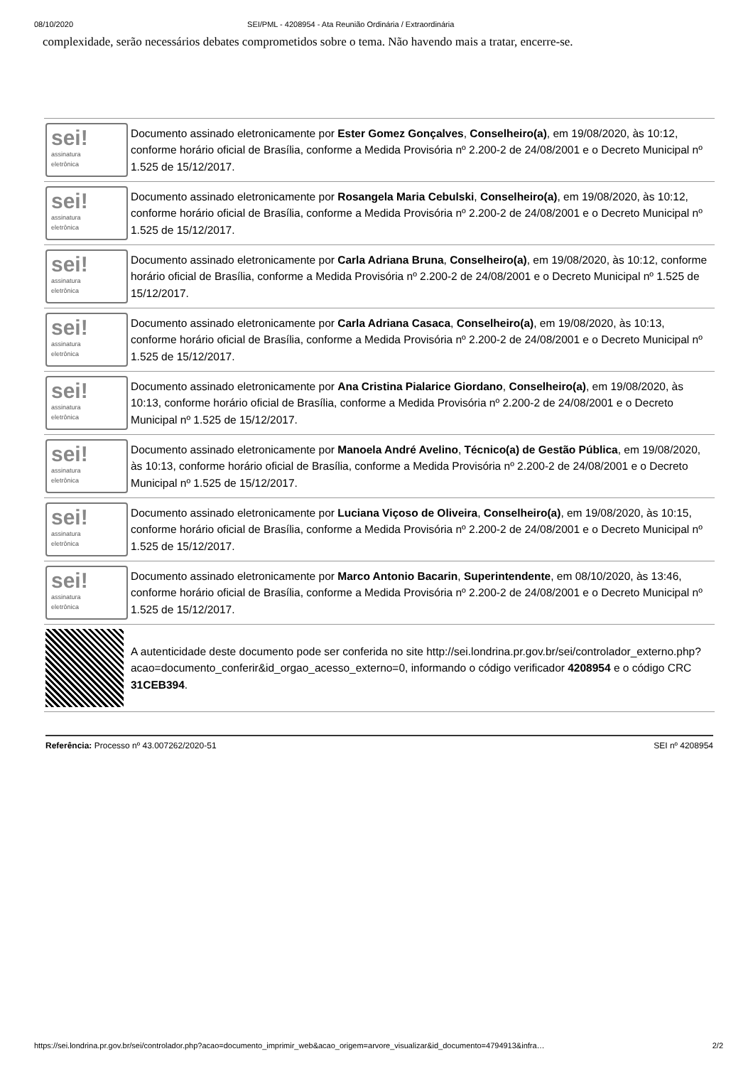08/10/2020 SEI/PML - 4208954 - Ata Reunião Ordinária / Extraordinária
complexidade, serão necessários debates comprometidos sobre o tema. Não havendo mais a tratar, encerre-se.
| sei! assinatura eletrônica | Documento assinado eletronicamente por Ester Gomez Gonçalves , Conselheiro(a) , em 19/08/2020, às 10:12, conforme horário oficial de Brasília, conforme a Medida Provisória nº 2.200-2 de 24/08/2001 e o Decreto Municipal nº 1.525 de 15/12/2017. |
| sei! assinatura eletrônica | Documento assinado eletronicamente por Rosangela Maria Cebulski , Conselheiro(a) , em 19/08/2020, às 10:12, conforme horário oficial de Brasília, conforme a Medida Provisória nº 2.200-2 de 24/08/2001 e o Decreto Municipal nº 1.525 de 15/12/2017. |
| sei! assinatura eletrônica | Documento assinado eletronicamente por Carla Adriana Bruna , Conselheiro(a) , em 19/08/2020, às 10:12, conforme horário oficial de Brasília, conforme a Medida Provisória nº 2.200-2 de 24/08/2001 e o Decreto Municipal nº 1.525 de 15/12/2017. |
| sei! assinatura eletrônica | Documento assinado eletronicamente por Carla Adriana Casaca , Conselheiro(a) , em 19/08/2020, às 10:13, conforme horário oficial de Brasília, conforme a Medida Provisória nº 2.200-2 de 24/08/2001 e o Decreto Municipal nº 1.525 de 15/12/2017. |
| sei! assinatura eletrônica | Documento assinado eletronicamente por Ana Cristina Pialarice Giordano , Conselheiro(a) , em 19/08/2020, às 10:13, conforme horário oficial de Brasília, conforme a Medida Provisória nº 2.200-2 de 24/08/2001 e o Decreto Municipal nº 1.525 de 15/12/2017. |
| sei! assinatura eletrônica | Documento assinado eletronicamente por Manoela André Avelino , Técnico(a) de Gestão Pública , em 19/08/2020, às 10:13, conforme horário oficial de Brasília, conforme a Medida Provisória nº 2.200-2 de 24/08/2001 e o Decreto Municipal nº 1.525 de 15/12/2017. |
| sei! assinatura eletrônica | Documento assinado eletronicamente por Luciana Viçoso de Oliveira , Conselheiro(a) , em 19/08/2020, às 10:15, conforme horário oficial de Brasília, conforme a Medida Provisória nº 2.200-2 de 24/08/2001 e o Decreto Municipal nº 1.525 de 15/12/2017. |
| sei! assinatura eletrônica | Documento assinado eletronicamente por Marco Antonio Bacarin , Superintendente , em 08/10/2020, às 13:46, conforme horário oficial de Brasília, conforme a Medida Provisória nº 2.200-2 de 24/08/2001 e o Decreto Municipal nº 1.525 de 15/12/2017. |
| | A autenticidade deste documento pode ser conferida no site http://sei.londrina.pr.gov.br/sei/controlador_externo.php?acao=documento_conferir&id_orgao_acesso_externo=0, informando o código verificador 4208954 e o código CRC 31CEB394 . |
Referência: Processo nº 43.007262/2020-51 SEI nº 4208954
https://sei.londrina.pr.gov.br/sei/controlador.php?acao=documento_imprimir_web&acao_origem=arvore_visualizar&id_documento=4794913&infra… 2/2